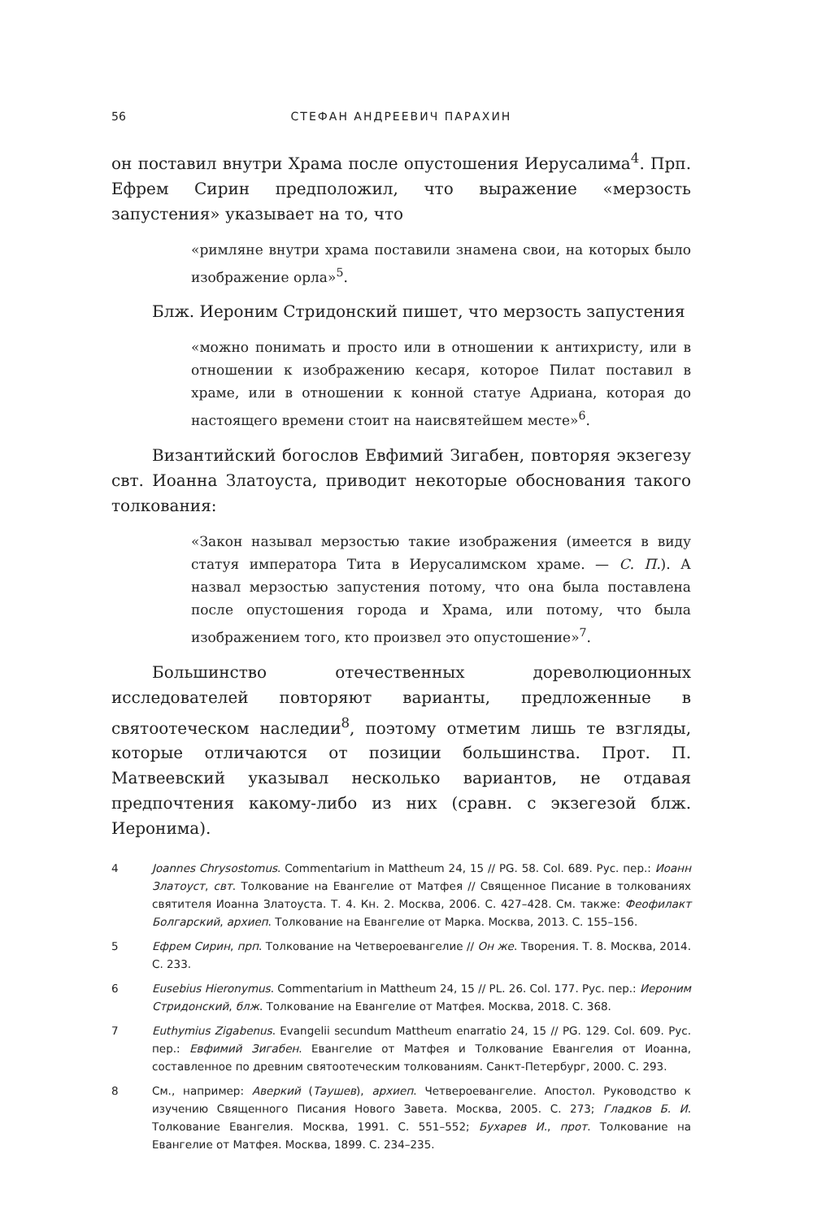56 СТЕФАН АНДРЕЕВИЧ ПАРАХИН
он поставил внутри Храма после опустошения Иерусалима<sup>4</sup>. Прп. Ефрем Сирин предположил, что выражение «мерзость запустения» указывает на то, что
«римляне внутри храма поставили знамена свои, на которых было изображение орла»<sup>5</sup>.
Блж. Иероним Стридонский пишет, что мерзость запустения
«можно понимать и просто или в отношении к антихристу, или в отношении к изображению кесаря, которое Пилат поставил в храме, или в отношении к конной статуе Адриана, которая до настоящего времени стоит на наисвятейшем месте»<sup>6</sup>.
Византийский богослов Евфимий Зигабен, повторяя экзегезу свт. Иоанна Златоуста, приводит некоторые обоснования такого толкования:
«Закон называл мерзостью такие изображения (имеется в виду статуя императора Тита в Иерусалимском храме. — С. П.). А назвал мерзостью запустения потому, что она была поставлена после опустошения города и Храма, или потому, что была изображением того, кто произвел это опустошение»<sup>7</sup>.
Большинство отечественных дореволюционных исследователей повторяют варианты, предложенные в святоотеческом наследии<sup>8</sup>, поэтому отметим лишь те взгляды, которые отличаются от позиции большинства. Прот. П. Матвеевский указывал несколько вариантов, не отдавая предпочтения какому-либо из них (сравн. с экзегезой блж. Иеронима).
4 Joannes Chrysostomus. Commentarium in Mattheum 24, 15 // PG. 58. Col. 689. Рус. пер.: Иоанн Златоуст, свт. Толкование на Евангелие от Матфея // Священное Писание в толкованиях святителя Иоанна Златоуста. Т. 4. Кн. 2. Москва, 2006. С. 427–428. См. также: Феофилакт Болгарский, архиеп. Толкование на Евангелие от Марка. Москва, 2013. С. 155–156.
5 Ефрем Сирин, прп. Толкование на Четвероевангелие // Он же. Творения. Т. 8. Москва, 2014. С. 233.
6 Eusebius Hieronymus. Commentarium in Mattheum 24, 15 // PL. 26. Col. 177. Рус. пер.: Иероним Стридонский, блж. Толкование на Евангелие от Матфея. Москва, 2018. С. 368.
7 Euthymius Zigabenus. Evangelii secundum Mattheum enarratio 24, 15 // PG. 129. Col. 609. Рус. пер.: Евфимий Зигабен. Евангелие от Матфея и Толкование Евангелия от Иоанна, составленное по древним святоотеческим толкованиям. Санкт-Петербург, 2000. С. 293.
8 См., например: Аверкий (Таушев), архиеп. Четвероевангелие. Апостол. Руководство к изучению Священного Писания Нового Завета. Москва, 2005. С. 273; Гладков Б. И. Толкование Евангелия. Москва, 1991. С. 551–552; Бухарев И., прот. Толкование на Евангелие от Матфея. Москва, 1899. С. 234–235.